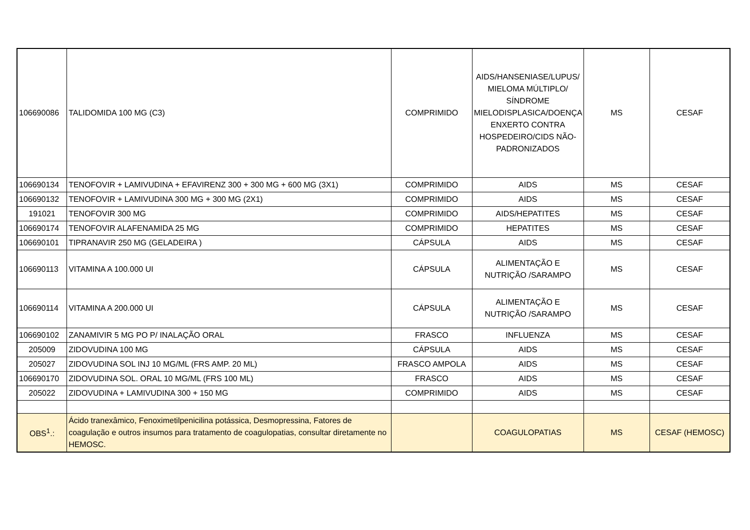| 106690086 | TALIDOMIDA 100 MG (C3) | COMPRIMIDO | AIDS/HANSENIASE/LUPUS/ MIELOMA MÚLTIPLO/ SÍNDROME MIELODISPLASICA/DOENÇA ENXERTO CONTRA HOSPEDEIRO/CIDS NÃO-PADRONIZADOS | MS | CESAF |
| 106690134 | TENOFOVIR + LAMIVUDINA + EFAVIRENZ 300 + 300 MG + 600 MG (3X1) | COMPRIMIDO | AIDS | MS | CESAF |
| 106690132 | TENOFOVIR + LAMIVUDINA 300 MG + 300 MG (2X1) | COMPRIMIDO | AIDS | MS | CESAF |
| 191021 | TENOFOVIR 300 MG | COMPRIMIDO | AIDS/HEPATITES | MS | CESAF |
| 106690174 | TENOFOVIR ALAFENAMIDA 25 MG | COMPRIMIDO | HEPATITES | MS | CESAF |
| 106690101 | TIPRANAVIR 250 MG (GELADEIRA ) | CÁPSULA | AIDS | MS | CESAF |
| 106690113 | VITAMINA A 100.000 UI | CÁPSULA | ALIMENTAÇÃO E NUTRIÇÃO /SARAMPO | MS | CESAF |
| 106690114 | VITAMINA A 200.000 UI | CÁPSULA | ALIMENTAÇÃO E NUTRIÇÃO /SARAMPO | MS | CESAF |
| 106690102 | ZANAMIVIR 5 MG PO P/ INALAÇÃO ORAL | FRASCO | INFLUENZA | MS | CESAF |
| 205009 | ZIDOVUDINA 100 MG | CÁPSULA | AIDS | MS | CESAF |
| 205027 | ZIDOVUDINA SOL INJ 10 MG/ML (FRS AMP. 20 ML) | FRASCO AMPOLA | AIDS | MS | CESAF |
| 106690170 | ZIDOVUDINA SOL. ORAL 10 MG/ML (FRS 100 ML) | FRASCO | AIDS | MS | CESAF |
| 205022 | ZIDOVUDINA + LAMIVUDINA 300 + 150 MG | COMPRIMIDO | AIDS | MS | CESAF |
| OBS<sup>1</sup>.: | Ácido tranexâmico, Fenoximetilpenicilina potássica, Desmopressina, Fatores de coagulação e outros insumos para tratamento de coagulopatias, consultar diretamente no HEMOSC. | | COAGULOPATIAS | MS | CESAF (HEMOSC) |